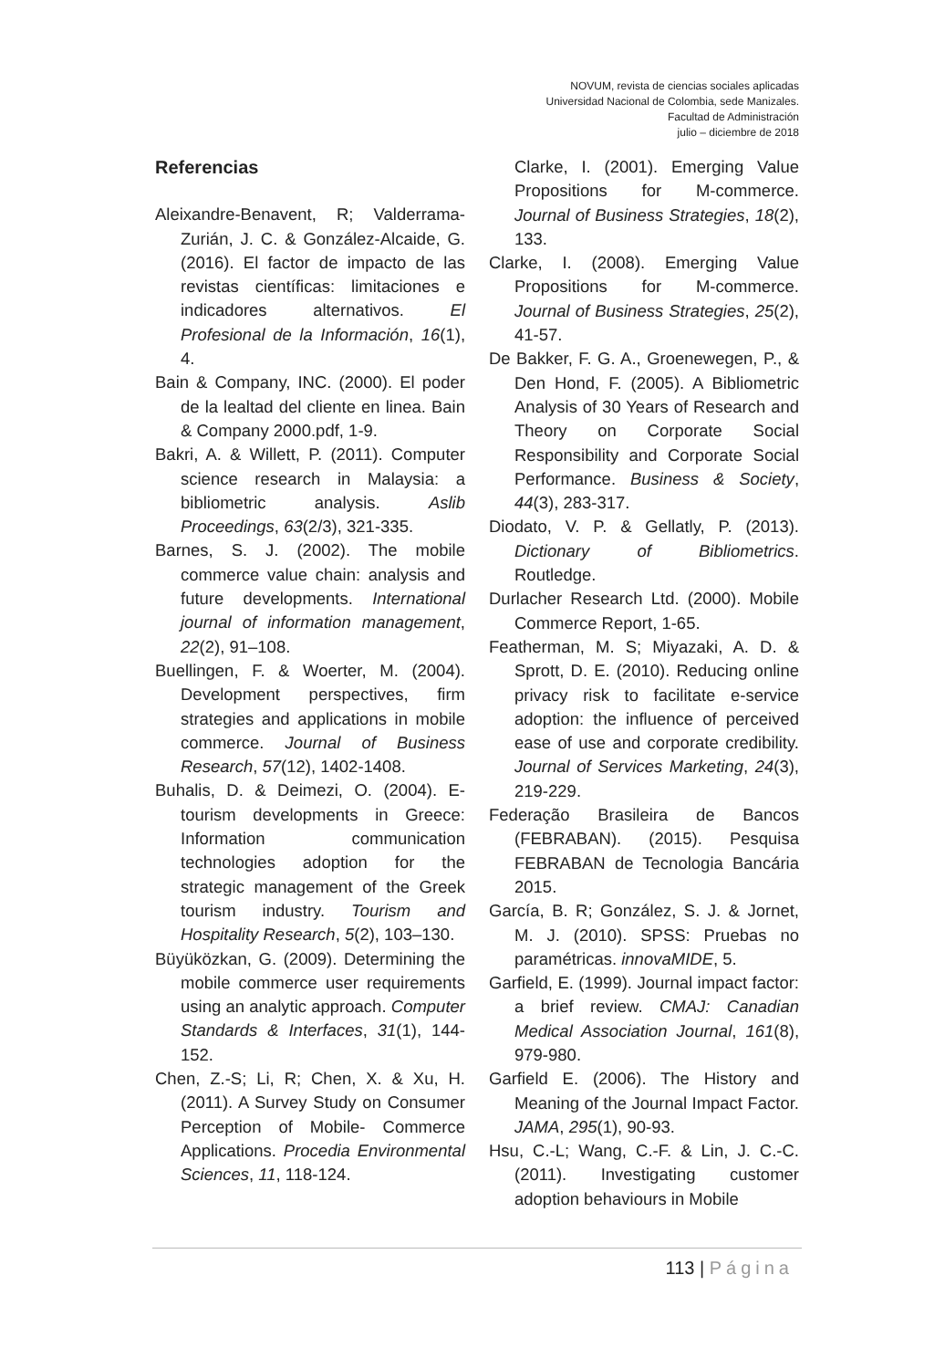NOVUM, revista de ciencias sociales aplicadas
Universidad Nacional de Colombia, sede Manizales.
Facultad de Administración
julio – diciembre de 2018
Referencias
Aleixandre-Benavent, R; Valderrama-Zurián, J. C. & González-Alcaide, G. (2016). El factor de impacto de las revistas científicas: limitaciones e indicadores alternativos. El Profesional de la Información, 16(1), 4.
Bain & Company, INC. (2000). El poder de la lealtad del cliente en linea. Bain & Company 2000.pdf, 1-9.
Bakri, A. & Willett, P. (2011). Computer science research in Malaysia: a bibliometric analysis. Aslib Proceedings, 63(2/3), 321-335.
Barnes, S. J. (2002). The mobile commerce value chain: analysis and future developments. International journal of information management, 22(2), 91–108.
Buellingen, F. & Woerter, M. (2004). Development perspectives, firm strategies and applications in mobile commerce. Journal of Business Research, 57(12), 1402-1408.
Buhalis, D. & Deimezi, O. (2004). E-tourism developments in Greece: Information communication technologies adoption for the strategic management of the Greek tourism industry. Tourism and Hospitality Research, 5(2), 103–130.
Büyüközkan, G. (2009). Determining the mobile commerce user requirements using an analytic approach. Computer Standards & Interfaces, 31(1), 144-152.
Chen, Z.-S; Li, R; Chen, X. & Xu, H. (2011). A Survey Study on Consumer Perception of Mobile- Commerce Applications. Procedia Environmental Sciences, 11, 118-124.
Clarke, I. (2001). Emerging Value Propositions for M-commerce. Journal of Business Strategies, 18(2), 133.
Clarke, I. (2008). Emerging Value Propositions for M-commerce. Journal of Business Strategies, 25(2), 41-57.
De Bakker, F. G. A., Groenewegen, P., & Den Hond, F. (2005). A Bibliometric Analysis of 30 Years of Research and Theory on Corporate Social Responsibility and Corporate Social Performance. Business & Society, 44(3), 283-317.
Diodato, V. P. & Gellatly, P. (2013). Dictionary of Bibliometrics. Routledge.
Durlacher Research Ltd. (2000). Mobile Commerce Report, 1-65.
Featherman, M. S; Miyazaki, A. D. & Sprott, D. E. (2010). Reducing online privacy risk to facilitate e-service adoption: the influence of perceived ease of use and corporate credibility. Journal of Services Marketing, 24(3), 219-229.
Federação Brasileira de Bancos (FEBRABAN). (2015). Pesquisa FEBRABAN de Tecnologia Bancária 2015.
García, B. R; González, S. J. & Jornet, M. J. (2010). SPSS: Pruebas no paramétricas. innovaMIDE, 5.
Garfield, E. (1999). Journal impact factor: a brief review. CMAJ: Canadian Medical Association Journal, 161(8), 979-980.
Garfield E. (2006). The History and Meaning of the Journal Impact Factor. JAMA, 295(1), 90-93.
Hsu, C.-L; Wang, C.-F. & Lin, J. C.-C. (2011). Investigating customer adoption behaviours in Mobile
113 | Página